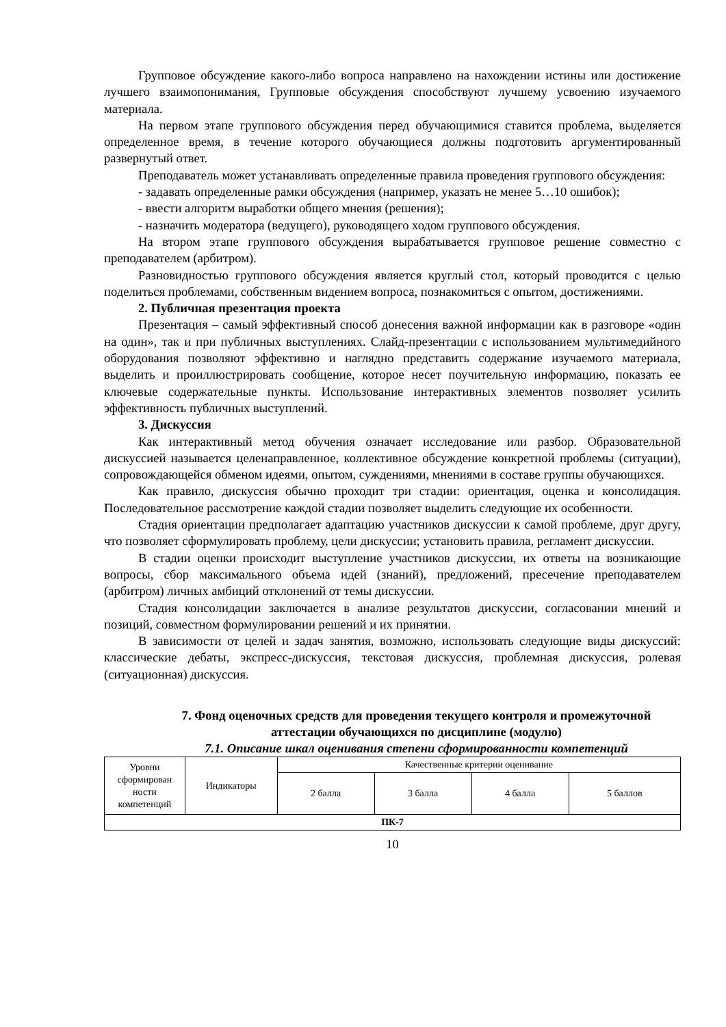Групповое обсуждение какого-либо вопроса направлено на нахождении истины или достижение лучшего взаимопонимания, Групповые обсуждения способствуют лучшему усвоению изучаемого материала.
На первом этапе группового обсуждения перед обучающимися ставится проблема, выделяется определенное время, в течение которого обучающиеся должны подготовить аргументированный развернутый ответ.
Преподаватель может устанавливать определенные правила проведения группового обсуждения:
- задавать определенные рамки обсуждения (например, указать не менее 5…10 ошибок);
- ввести алгоритм выработки общего мнения (решения);
- назначить модератора (ведущего), руководящего ходом группового обсуждения.
На втором этапе группового обсуждения вырабатывается групповое решение совместно с преподавателем (арбитром).
Разновидностью группового обсуждения является круглый стол, который проводится с целью поделиться проблемами, собственным видением вопроса, познакомиться с опытом, достижениями.
2. Публичная презентация проекта
Презентация – самый эффективный способ донесения важной информации как в разговоре «один на один», так и при публичных выступлениях. Слайд-презентации с использованием мультимедийного оборудования позволяют эффективно и наглядно представить содержание изучаемого материала, выделить и проиллюстрировать сообщение, которое несет поучительную информацию, показать ее ключевые содержательные пункты. Использование интерактивных элементов позволяет усилить эффективность публичных выступлений.
3. Дискуссия
Как интерактивный метод обучения означает исследование или разбор. Образовательной дискуссией называется целенаправленное, коллективное обсуждение конкретной проблемы (ситуации), сопровождающейся обменом идеями, опытом, суждениями, мнениями в составе группы обучающихся.
Как правило, дискуссия обычно проходит три стадии: ориентация, оценка и консолидация. Последовательное рассмотрение каждой стадии позволяет выделить следующие их особенности.
Стадия ориентации предполагает адаптацию участников дискуссии к самой проблеме, друг другу, что позволяет сформулировать проблему, цели дискуссии; установить правила, регламент дискуссии.
В стадии оценки происходит выступление участников дискуссии, их ответы на возникающие вопросы, сбор максимального объема идей (знаний), предложений, пресечение преподавателем (арбитром) личных амбиций отклонений от темы дискуссии.
Стадия консолидации заключается в анализе результатов дискуссии, согласовании мнений и позиций, совместном формулировании решений и их принятии.
В зависимости от целей и задач занятия, возможно, использовать следующие виды дискуссий: классические дебаты, экспресс-дискуссия, текстовая дискуссия, проблемная дискуссия, ролевая (ситуационная) дискуссия.
7. Фонд оценочных средств для проведения текущего контроля и промежуточной аттестации обучающихся по дисциплине (модулю)
7.1. Описание шкал оценивания степени сформированности компетенций
| Уровни сформирован ности компетенций | Индикаторы | Качественные критерии оценивание | | | |
| --- | --- | --- | --- | --- | --- |
| | | 2 балла | 3 балла | 4 балла | 5 баллов |
| ПК-7 | | | | | |
10